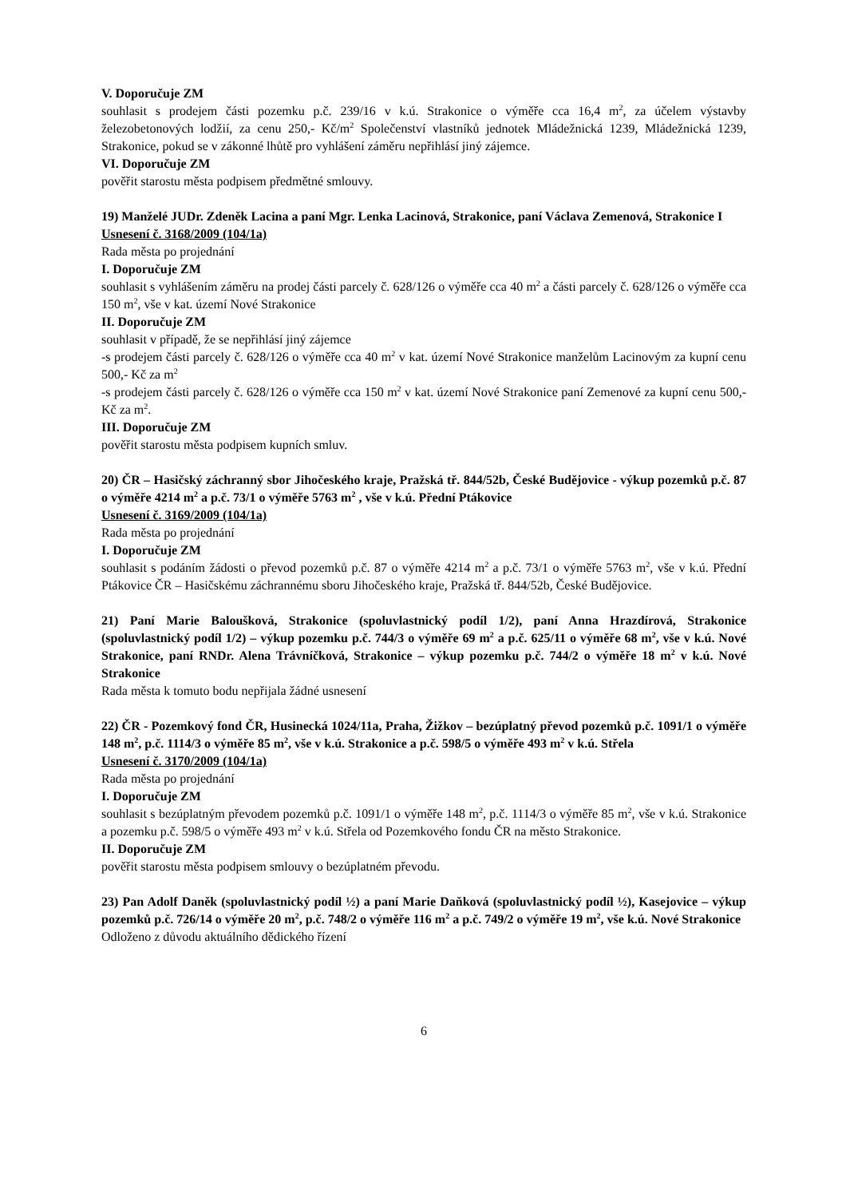V. Doporučuje ZM
souhlasit s prodejem části pozemku p.č. 239/16 v k.ú. Strakonice o výměře cca 16,4 m<sup>2</sup>, za účelem výstavby železobetonových lodžií, za cenu 250,- Kč/m<sup>2</sup> Společenství vlastníků jednotek Mládežnická 1239, Mládežnická 1239, Strakonice, pokud se v zákonné lhůtě pro vyhlášení záměru nepřihlásí jiný zájemce.
VI. Doporučuje ZM
pověřit starostu města podpisem předmětné smlouvy.
19) Manželé JUDr. Zdeněk Lacina a paní Mgr. Lenka Lacinová, Strakonice, paní Václava Zemenová, Strakonice I
Usnesení č. 3168/2009 (104/1a)
Rada města po projednání
I. Doporučuje ZM
souhlasit s vyhlášením záměru na prodej části parcely č. 628/126 o výměře cca 40 m<sup>2</sup> a části parcely č. 628/126 o výměře cca 150 m<sup>2</sup>, vše v kat. území Nové Strakonice
II. Doporučuje ZM
souhlasit v případě, že se nepřihlásí jiný zájemce
-s prodejem části parcely č. 628/126 o výměře cca 40 m<sup>2</sup> v kat. území Nové Strakonice manželům Lacinovým za kupní cenu 500,- Kč za m<sup>2</sup>
-s prodejem části parcely č. 628/126 o výměře cca 150 m<sup>2</sup> v kat. území Nové Strakonice paní Zemenové za kupní cenu 500,- Kč za m<sup>2</sup>.
III. Doporučuje ZM
pověřit starostu města podpisem kupních smluv.
20) ČR – Hasičský záchranný sbor Jihočeského kraje, Pražská tř. 844/52b, České Budějovice - výkup pozemků p.č. 87 o výměře 4214 m<sup>2</sup> a p.č. 73/1 o výměře 5763 m<sup>2</sup> , vše v k.ú. Přední Ptákovice
Usnesení č. 3169/2009 (104/1a)
Rada města po projednání
I. Doporučuje ZM
souhlasit s podáním žádosti o převod pozemků p.č. 87 o výměře 4214 m<sup>2</sup> a p.č. 73/1 o výměře 5763 m<sup>2</sup>, vše v k.ú. Přední Ptákovice ČR – Hasičskému záchrannému sboru Jihočeského kraje, Pražská tř. 844/52b, České Budějovice.
21) Paní Marie Baloušková, Strakonice (spoluvlastnický podíl 1/2), paní Anna Hrazdírová, Strakonice (spoluvlastnický podíl 1/2) – výkup pozemku p.č. 744/3 o výměře 69 m<sup>2</sup> a p.č. 625/11 o výměře 68 m<sup>2</sup>, vše v k.ú. Nové Strakonice, paní RNDr. Alena Trávníčková, Strakonice – výkup pozemku p.č. 744/2 o výměře 18 m<sup>2</sup> v k.ú. Nové Strakonice
Rada města k tomuto bodu nepřijala žádné usnesení
22) ČR - Pozemkový fond ČR, Husinecká 1024/11a, Praha, Žižkov – bezúplatný převod pozemků p.č. 1091/1 o výměře 148 m<sup>2</sup>, p.č. 1114/3 o výměře 85 m<sup>2</sup>, vše v k.ú. Strakonice a p.č. 598/5 o výměře 493 m<sup>2</sup> v k.ú. Střela
Usnesení č. 3170/2009 (104/1a)
Rada města po projednání
I. Doporučuje ZM
souhlasit s bezúplatným převodem pozemků p.č. 1091/1 o výměře 148 m<sup>2</sup>, p.č. 1114/3 o výměře 85 m<sup>2</sup>, vše v k.ú. Strakonice a pozemku p.č. 598/5 o výměře 493 m<sup>2</sup> v k.ú. Střela od Pozemkového fondu ČR na město Strakonice.
II. Doporučuje ZM
pověřit starostu města podpisem smlouvy o bezúplatném převodu.
23) Pan Adolf Daněk (spoluvlastnický podíl ½) a paní Marie Daňková (spoluvlastnický podíl ½), Kasejovice – výkup pozemků p.č. 726/14 o výměře 20 m<sup>2</sup>, p.č. 748/2 o výměře 116 m<sup>2</sup> a p.č. 749/2 o výměře 19 m<sup>2</sup>, vše k.ú. Nové Strakonice
Odloženo z důvodu aktuálního dědického řízení
6